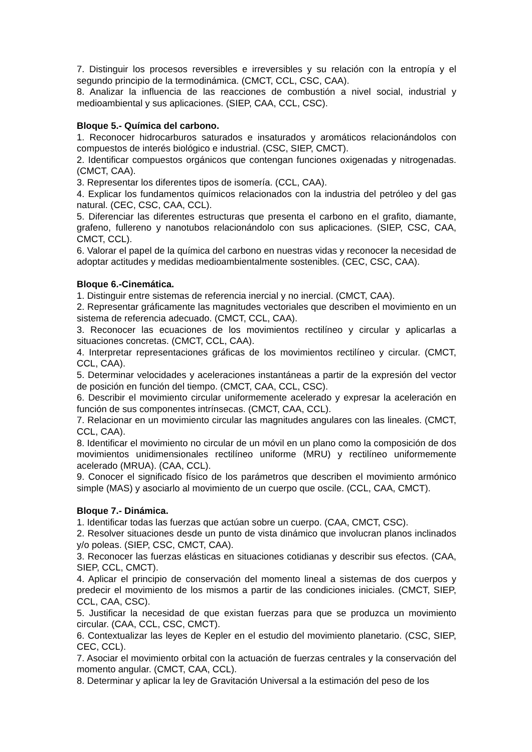7. Distinguir los procesos reversibles e irreversibles y su relación con la entropía y el segundo principio de la termodinámica. (CMCT, CCL, CSC, CAA).
8. Analizar la influencia de las reacciones de combustión a nivel social, industrial y medioambiental y sus aplicaciones. (SIEP, CAA, CCL, CSC).
Bloque 5.- Química del carbono.
1. Reconocer hidrocarburos saturados e insaturados y aromáticos relacionándolos con compuestos de interés biológico e industrial. (CSC, SIEP, CMCT).
2. Identificar compuestos orgánicos que contengan funciones oxigenadas y nitrogenadas. (CMCT, CAA).
3. Representar los diferentes tipos de isomería. (CCL, CAA).
4. Explicar los fundamentos químicos relacionados con la industria del petróleo y del gas natural. (CEC, CSC, CAA, CCL).
5. Diferenciar las diferentes estructuras que presenta el carbono en el grafito, diamante, grafeno, fullereno y nanotubos relacionándolo con sus aplicaciones. (SIEP, CSC, CAA, CMCT, CCL).
6. Valorar el papel de la química del carbono en nuestras vidas y reconocer la necesidad de adoptar actitudes y medidas medioambientalmente sostenibles. (CEC, CSC, CAA).
Bloque 6.-Cinemática.
1. Distinguir entre sistemas de referencia inercial y no inercial. (CMCT, CAA).
2. Representar gráficamente las magnitudes vectoriales que describen el movimiento en un sistema de referencia adecuado. (CMCT, CCL, CAA).
3. Reconocer las ecuaciones de los movimientos rectilíneo y circular y aplicarlas a situaciones concretas. (CMCT, CCL, CAA).
4. Interpretar representaciones gráficas de los movimientos rectilíneo y circular. (CMCT, CCL, CAA).
5. Determinar velocidades y aceleraciones instantáneas a partir de la expresión del vector de posición en función del tiempo. (CMCT, CAA, CCL, CSC).
6. Describir el movimiento circular uniformemente acelerado y expresar la aceleración en función de sus componentes intrínsecas. (CMCT, CAA, CCL).
7. Relacionar en un movimiento circular las magnitudes angulares con las lineales. (CMCT, CCL, CAA).
8. Identificar el movimiento no circular de un móvil en un plano como la composición de dos movimientos unidimensionales rectilíneo uniforme (MRU) y rectilíneo uniformemente acelerado (MRUA). (CAA, CCL).
9. Conocer el significado físico de los parámetros que describen el movimiento armónico simple (MAS) y asociarlo al movimiento de un cuerpo que oscile. (CCL, CAA, CMCT).
Bloque 7.- Dinámica.
1. Identificar todas las fuerzas que actúan sobre un cuerpo. (CAA, CMCT, CSC).
2. Resolver situaciones desde un punto de vista dinámico que involucran planos inclinados y/o poleas. (SIEP, CSC, CMCT, CAA).
3. Reconocer las fuerzas elásticas en situaciones cotidianas y describir sus efectos. (CAA, SIEP, CCL, CMCT).
4. Aplicar el principio de conservación del momento lineal a sistemas de dos cuerpos y predecir el movimiento de los mismos a partir de las condiciones iniciales. (CMCT, SIEP, CCL, CAA, CSC).
5. Justificar la necesidad de que existan fuerzas para que se produzca un movimiento circular. (CAA, CCL, CSC, CMCT).
6. Contextualizar las leyes de Kepler en el estudio del movimiento planetario. (CSC, SIEP, CEC, CCL).
7. Asociar el movimiento orbital con la actuación de fuerzas centrales y la conservación del momento angular. (CMCT, CAA, CCL).
8. Determinar y aplicar la ley de Gravitación Universal a la estimación del peso de los